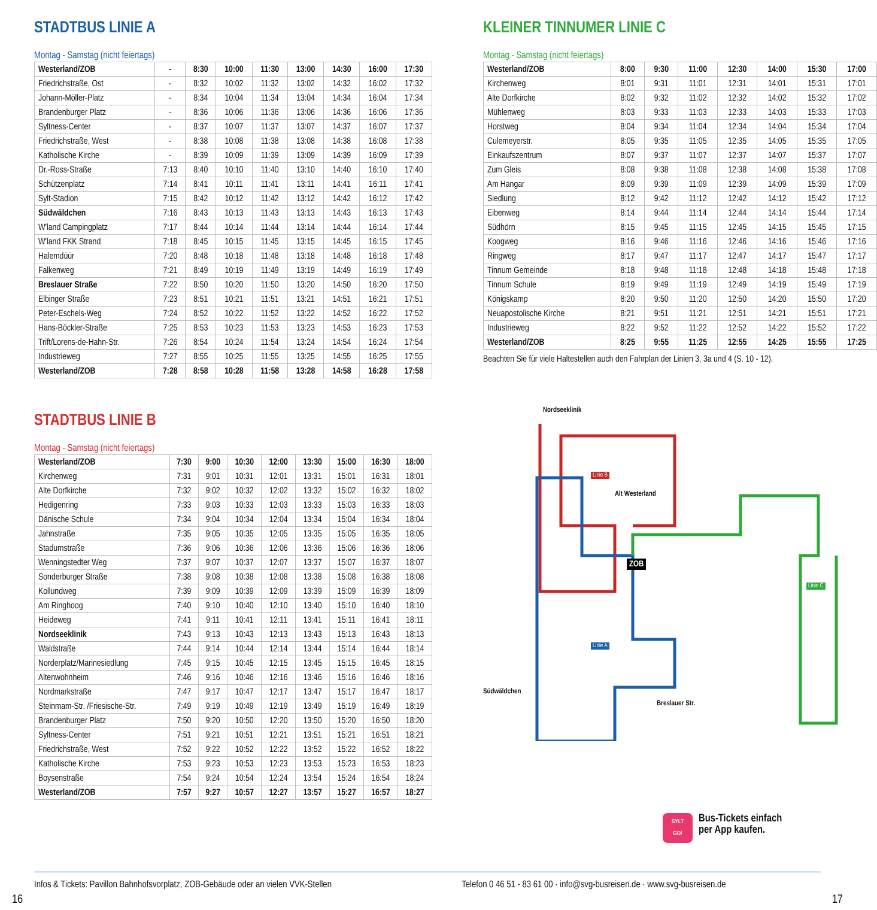STADTBUS LINIE A
Montag - Samstag (nicht feiertags)
| Westerland/ZOB | - | 8:30 | 10:00 | 11:30 | 13:00 | 14:30 | 16:00 | 17:30 |
| Friedrichstraße, Ost | - | 8:32 | 10:02 | 11:32 | 13:02 | 14:32 | 16:02 | 17:32 |
| Johann-Möller-Platz | - | 8:34 | 10:04 | 11:34 | 13:04 | 14:34 | 16:04 | 17:34 |
| Brandenburger Platz | - | 8:36 | 10:06 | 11:36 | 13:06 | 14:36 | 16:06 | 17:36 |
| Syltness-Center | - | 8:37 | 10:07 | 11:37 | 13:07 | 14:37 | 16:07 | 17:37 |
| Friedrichstraße, West | - | 8:38 | 10:08 | 11:38 | 13:08 | 14:38 | 16:08 | 17:38 |
| Katholische Kirche | - | 8:39 | 10:09 | 11:39 | 13:09 | 14:39 | 16:09 | 17:39 |
| Dr.-Ross-Straße | 7:13 | 8:40 | 10:10 | 11:40 | 13:10 | 14:40 | 16:10 | 17:40 |
| Schützenplatz | 7:14 | 8:41 | 10:11 | 11:41 | 13:11 | 14:41 | 16:11 | 17:41 |
| Sylt-Stadion | 7:15 | 8:42 | 10:12 | 11:42 | 13:12 | 14:42 | 16:12 | 17:42 |
| Südwäldchen | 7:16 | 8:43 | 10:13 | 11:43 | 13:13 | 14:43 | 16:13 | 17:43 |
| W'land Campingplatz | 7:17 | 8:44 | 10:14 | 11:44 | 13:14 | 14:44 | 16:14 | 17:44 |
| W'land FKK Strand | 7:18 | 8:45 | 10:15 | 11:45 | 13:15 | 14:45 | 16:15 | 17:45 |
| Halemdüür | 7:20 | 8:48 | 10:18 | 11:48 | 13:18 | 14:48 | 16:18 | 17:48 |
| Falkenweg | 7:21 | 8:49 | 10:19 | 11:49 | 13:19 | 14:49 | 16:19 | 17:49 |
| Breslauer Straße | 7:22 | 8:50 | 10:20 | 11:50 | 13:20 | 14:50 | 16:20 | 17:50 |
| Elbinger Straße | 7:23 | 8:51 | 10:21 | 11:51 | 13:21 | 14:51 | 16:21 | 17:51 |
| Peter-Eschels-Weg | 7:24 | 8:52 | 10:22 | 11:52 | 13:22 | 14:52 | 16:22 | 17:52 |
| Hans-Böckler-Straße | 7:25 | 8:53 | 10:23 | 11:53 | 13:23 | 14:53 | 16:23 | 17:53 |
| Trift/Lorens-de-Hahn-Str. | 7:26 | 8:54 | 10:24 | 11:54 | 13:24 | 14:54 | 16:24 | 17:54 |
| Industrieweg | 7:27 | 8:55 | 10:25 | 11:55 | 13:25 | 14:55 | 16:25 | 17:55 |
| Westerland/ZOB | 7:28 | 8:58 | 10:28 | 11:58 | 13:28 | 14:58 | 16:28 | 17:58 |
STADTBUS LINIE B
Montag - Samstag (nicht feiertags)
| Westerland/ZOB | 7:30 | 9:00 | 10:30 | 12:00 | 13:30 | 15:00 | 16:30 | 18:00 |
| Kirchenweg | 7:31 | 9:01 | 10:31 | 12:01 | 13:31 | 15:01 | 16:31 | 18:01 |
| Alte Dorfkirche | 7:32 | 9:02 | 10:32 | 12:02 | 13:32 | 15:02 | 16:32 | 18:02 |
| Hedigenring | 7:33 | 9:03 | 10:33 | 12:03 | 13:33 | 15:03 | 16:33 | 18:03 |
| Dänische Schule | 7:34 | 9:04 | 10:34 | 12:04 | 13:34 | 15:04 | 16:34 | 18:04 |
| Jahnstraße | 7:35 | 9:05 | 10:35 | 12:05 | 13:35 | 15:05 | 16:35 | 18:05 |
| Stadumstraße | 7:36 | 9:06 | 10:36 | 12:06 | 13:36 | 15:06 | 16:36 | 18:06 |
| Wenningstedter Weg | 7:37 | 9:07 | 10:37 | 12:07 | 13:37 | 15:07 | 16:37 | 18:07 |
| Sonderburger Straße | 7:38 | 9:08 | 10:38 | 12:08 | 13:38 | 15:08 | 16:38 | 18:08 |
| Kollundweg | 7:39 | 9:09 | 10:39 | 12:09 | 13:39 | 15:09 | 16:39 | 18:09 |
| Am Ringhoog | 7:40 | 9:10 | 10:40 | 12:10 | 13:40 | 15:10 | 16:40 | 18:10 |
| Heideweg | 7:41 | 9:11 | 10:41 | 12:11 | 13:41 | 15:11 | 16:41 | 18:11 |
| Nordseeklinik | 7:43 | 9:13 | 10:43 | 12:13 | 13:43 | 15:13 | 16:43 | 18:13 |
| Waldstraße | 7:44 | 9:14 | 10:44 | 12:14 | 13:44 | 15:14 | 16:44 | 18:14 |
| Norderplatz/Marinesiedlung | 7:45 | 9:15 | 10:45 | 12:15 | 13:45 | 15:15 | 16:45 | 18:15 |
| Altenwohnheim | 7:46 | 9:16 | 10:46 | 12:16 | 13:46 | 15:16 | 16:46 | 18:16 |
| Nordmarkstraße | 7:47 | 9:17 | 10:47 | 12:17 | 13:47 | 15:17 | 16:47 | 18:17 |
| Steinmam-Str. /Friesische-Str. | 7:49 | 9:19 | 10:49 | 12:19 | 13:49 | 15:19 | 16:49 | 18:19 |
| Brandenburger Platz | 7:50 | 9:20 | 10:50 | 12:20 | 13:50 | 15:20 | 16:50 | 18:20 |
| Syltness-Center | 7:51 | 9:21 | 10:51 | 12:21 | 13:51 | 15:21 | 16:51 | 18:21 |
| Friedrichstraße, West | 7:52 | 9:22 | 10:52 | 12:22 | 13:52 | 15:22 | 16:52 | 18:22 |
| Katholische Kirche | 7:53 | 9:23 | 10:53 | 12:23 | 13:53 | 15:23 | 16:53 | 18:23 |
| Boysenstraße | 7:54 | 9:24 | 10:54 | 12:24 | 13:54 | 15:24 | 16:54 | 18:24 |
| Westerland/ZOB | 7:57 | 9:27 | 10:57 | 12:27 | 13:57 | 15:27 | 16:57 | 18:27 |
KLEINER TINNUMER LINIE C
Montag - Samstag (nicht feiertags)
| Westerland/ZOB | 8:00 | 9:30 | 11:00 | 12:30 | 14:00 | 15:30 | 17:00 |
| Kirchenweg | 8:01 | 9:31 | 11:01 | 12:31 | 14:01 | 15:31 | 17:01 |
| Alte Dorfkirche | 8:02 | 9:32 | 11:02 | 12:32 | 14:02 | 15:32 | 17:02 |
| Mühlenweg | 8:03 | 9:33 | 11:03 | 12:33 | 14:03 | 15:33 | 17:03 |
| Horstweg | 8:04 | 9:34 | 11:04 | 12:34 | 14:04 | 15:34 | 17:04 |
| Culemeyerstr. | 8:05 | 9:35 | 11:05 | 12:35 | 14:05 | 15:35 | 17:05 |
| Einkaufszentrum | 8:07 | 9:37 | 11:07 | 12:37 | 14:07 | 15:37 | 17:07 |
| Zum Gleis | 8:08 | 9:38 | 11:08 | 12:38 | 14:08 | 15:38 | 17:08 |
| Am Hangar | 8:09 | 9:39 | 11:09 | 12:39 | 14:09 | 15:39 | 17:09 |
| Siedlung | 8:12 | 9:42 | 11:12 | 12:42 | 14:12 | 15:42 | 17:12 |
| Eibenweg | 8:14 | 9:44 | 11:14 | 12:44 | 14:14 | 15:44 | 17:14 |
| Südhörn | 8:15 | 9:45 | 11:15 | 12:45 | 14:15 | 15:45 | 17:15 |
| Koogweg | 8:16 | 9:46 | 11:16 | 12:46 | 14:16 | 15:46 | 17:16 |
| Ringweg | 8:17 | 9:47 | 11:17 | 12:47 | 14:17 | 15:47 | 17:17 |
| Tinnum Gemeinde | 8:18 | 9:48 | 11:18 | 12:48 | 14:18 | 15:48 | 17:18 |
| Tinnum Schule | 8:19 | 9:49 | 11:19 | 12:49 | 14:19 | 15:49 | 17:19 |
| Königskamp | 8:20 | 9:50 | 11:20 | 12:50 | 14:20 | 15:50 | 17:20 |
| Neuapostolische Kirche | 8:21 | 9:51 | 11:21 | 12:51 | 14:21 | 15:51 | 17:21 |
| Industrieweg | 8:22 | 9:52 | 11:22 | 12:52 | 14:22 | 15:52 | 17:22 |
| Westerland/ZOB | 8:25 | 9:55 | 11:25 | 12:55 | 14:25 | 15:55 | 17:25 |
Beachten Sie für viele Haltestellen auch den Fahrplan der Linien 3, 3a und 4 (S. 10 - 12).
Nordseeklinik
Linie B
Alt Westerland
ZOB
Linie A
Linie C
Südwäldchen
Breslauer Str.
Bus-Tickets einfach
per App kaufen.
SYLT
GO!
Infos & Tickets: Pavillon Bahnhofsvorplatz, ZOB-Gebäude oder an vielen VVK-Stellen
Telefon 0 46 51 - 83 61 00 · info@svg-busreisen.de · www.svg-busreisen.de
16 17